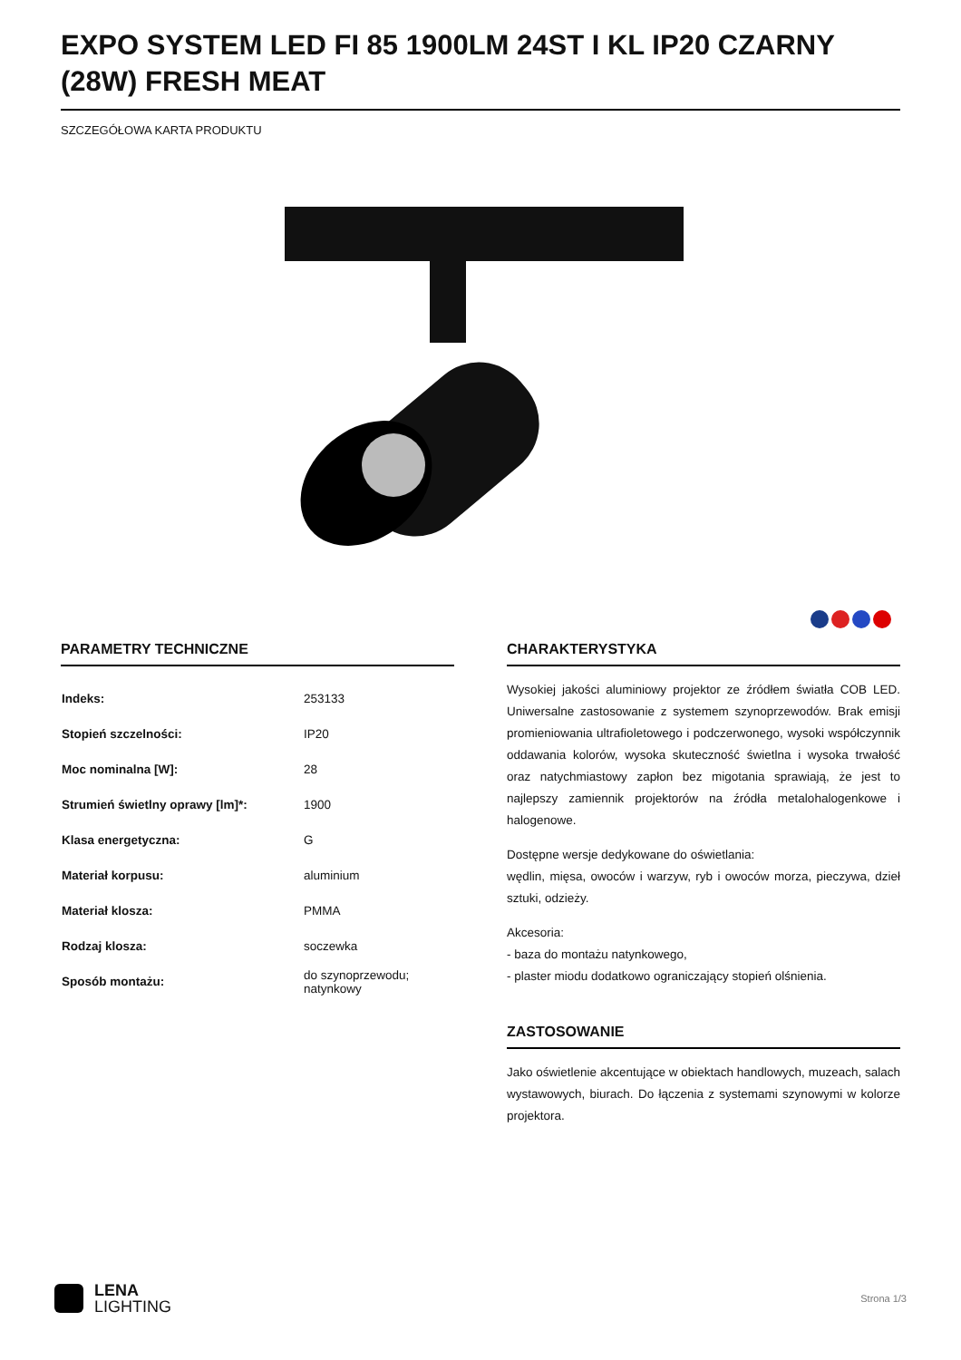EXPO SYSTEM LED FI 85 1900LM 24ST I KL IP20 CZARNY (28W) FRESH MEAT
SZCZEGÓŁOWA KARTA PRODUKTU
PARAMETRY TECHNICZNE
| Indeks: | 253133 |
| Stopień szczelności: | IP20 |
| Moc nominalna [W]: | 28 |
| Strumień świetlny oprawy [lm]*: | 1900 |
| Klasa energetyczna: | G |
| Materiał korpusu: | aluminium |
| Materiał klosza: | PMMA |
| Rodzaj klosza: | soczewka |
| Sposób montażu: | do szynoprzewodu; natynkowy |
CHARAKTERYSTYKA
Wysokiej jakości aluminiowy projektor ze źródłem światła COB LED. Uniwersalne zastosowanie z systemem szynoprzewodów. Brak emisji promieniowania ultrafioletowego i podczerwonego, wysoki współczynnik oddawania kolorów, wysoka skuteczność świetlna i wysoka trwałość oraz natychmiastowy zapłon bez migotania sprawiają, że jest to najlepszy zamiennik projektorów na źródła metalohalogenkowe i halogenowe.
Dostępne wersje dedykowane do oświetlania:
wędlin, mięsa, owoców i warzyw, ryb i owoców morza, pieczywa, dzieł sztuki, odzieży.
Akcesoria:
- baza do montażu natynkowego,
- plaster miodu dodatkowo ograniczający stopień olśnienia.
ZASTOSOWANIE
Jako oświetlenie akcentujące w obiektach handlowych, muzeach, salach wystawowych, biurach. Do łączenia z systemami szynowymi w kolorze projektora.
LENA
LIGHTING
Strona 1/3